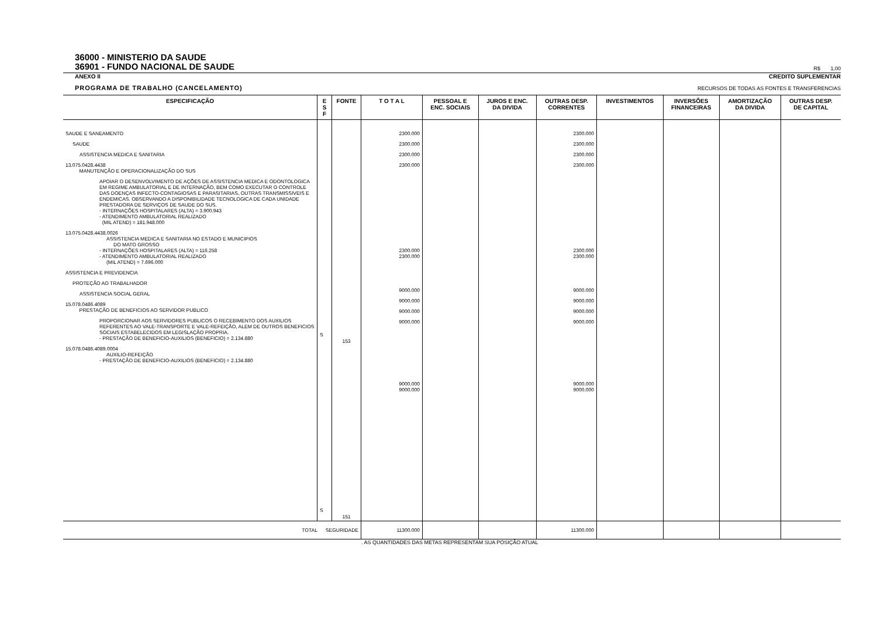36000 - MINISTERIO DA SAUDE
36901 - FUNDO NACIONAL DE SAUDE
R$ 1,00
ANEXO II
CREDITO SUPLEMENTAR
PROGRAMA DE TRABALHO (CANCELAMENTO)
RECURSOS DE TODAS AS FONTES E TRANSFERENCIAS
| ESPECIFICAÇÃO | E S F | FONTE | T O T A L | PESSOAL E ENC. SOCIAIS | JUROS E ENC. DA DIVIDA | OUTRAS DESP. CORRENTES | INVESTIMENTOS | INVERSÕES FINANCEIRAS | AMORTIZAÇÃO DA DIVIDA | OUTRAS DESP. DE CAPITAL |
| --- | --- | --- | --- | --- | --- | --- | --- | --- | --- | --- |
| SAUDE E SANEAMENTO SAUDE ASSISTENCIA MEDICA E SANITARIA 13.075.0428.4438 MANUTENÇÃO E OPERACIONALIZAÇÃO DO SUS APOIAR O DESENVOLVIMENTO DE AÇÕES DE ASSISTENCIA MEDICA E ODONTOLOGICA EM REGIME AMBULATORIAL E DE INTERNAÇÃO, BEM COMO EXECUTAR O CONTROLE DAS DOENÇAS INFECTO-CONTAGIOSAS E PARASITARIAS, OUTRAS TRANSMISSIVEIS E ENDEMICAS. OBSERVANDO A DISPONIBILIDADE TECNOLOGICA DE CADA UNIDADE PRESTADORA DE SERVIÇOS DE SAUDE DO SUS. - INTERNAÇÕES HOSPITALARES (ALTA) = 3.900.943 - ATENDIMENTO AMBULATORIAL REALIZADO (MIL ATEND) = 181.948.000 13.075.0428.4438.0026 ASSISTENCIA MEDICA E SANITARIA NO ESTADO E MUNICIPIOS DO MATO GROSSO - INTERNAÇÕES HOSPITALARES (ALTA) = 116.258 - ATENDIMENTO AMBULATORIAL REALIZADO (MIL ATEND) = 7.696.000 ASSISTENCIA E PREVIDENCIA PROTEÇÃO AO TRABALHADOR ASSISTENCIA SOCIAL GERAL 15.078.0486.4089 PRESTAÇÃO DE BENEFICIOS AO SERVIDOR PUBLICO PROPORCIONAR AOS SERVIDORES PUBLICOS O RECEBIMENTO DOS AUXILIOS REFERENTES AO VALE-TRANSPORTE E VALE-REFEIÇÃO, ALEM DE OUTROS BENEFICIOS SOCIAIS ESTABELECIDOS EM LEGISLAÇÃO PROPRIA. - PRESTAÇÃO DE BENEFICIO-AUXILIOS (BENEFICIO) = 2.134.880 15.078.0486.4089.0004 AUXILIO-REFEIÇÃO - PRESTAÇÃO DE BENEFICIO-AUXILIOS (BENEFICIO) = 2.134.880 | S S | 153 151 | 2300.000 2300.000 2300.000 2300.000 2300.000 2300.000 9000.000 9000.000 9000.000 9000.000 9000.000 9000.000 | | | 2300.000 2300.000 2300.000 2300.000 2300.000 2300.000 9000.000 9000.000 9000.000 9000.000 9000.000 9000.000 | | | | |
| TOTAL SEGURIDADE | | | 11300.000 | | | 11300.000 | | | | |
. AS QUANTIDADES DAS METAS REPRESENTAM SUA POSIÇÃO ATUAL